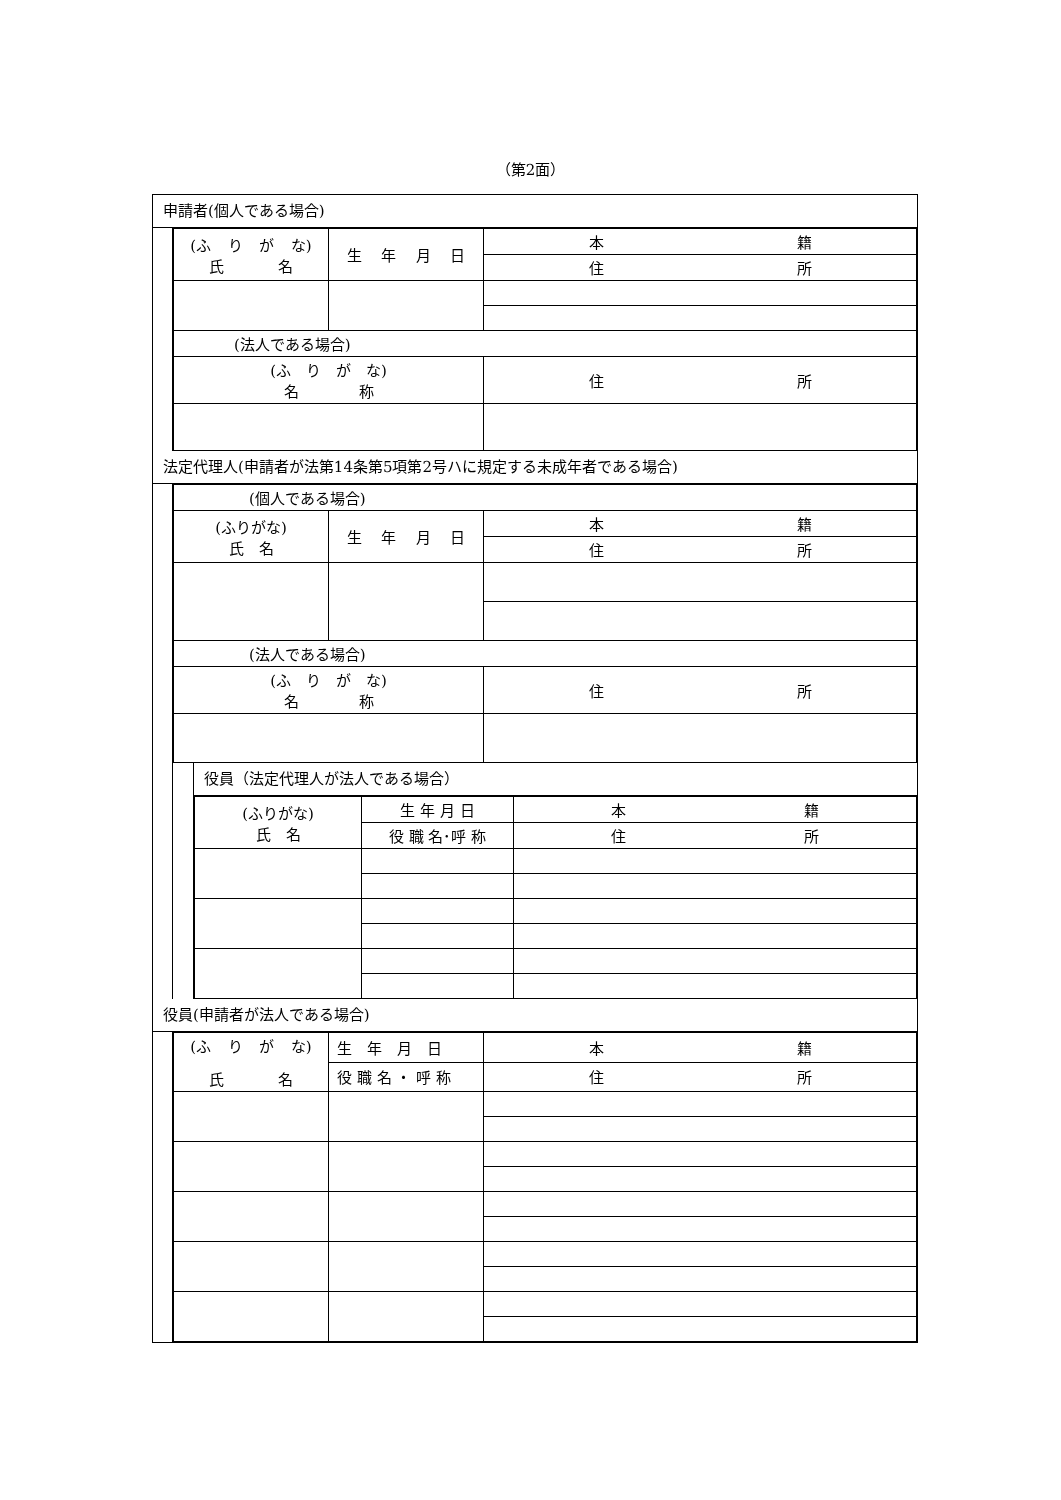（第2面）
申請者(個人である場合)
| (ふ り が な) 氏 名 | 生 年 月 日 | 本 籍 |
| | | 住 所 |
| (法人である場合) | | |
| (ふ り が な) 名 称 | | 住 所 |
法定代理人(申請者が法第14条第5項第2号ハに規定する未成年者である場合)
| (個人である場合) | | |
| (ふりがな) 氏 名 | 生 年 月 日 | 本 籍 |
| | | 住 所 |
| (法人である場合) | | |
| (ふ り が な) 名 称 | | 住 所 |
役員（法定代理人が法人である場合）
| (ふりがな) 氏 名 | 生 年 月 日 | 本 籍 |
| | 役 職 名･呼 称 | 住 所 |
役員(申請者が法人である場合)
| (ふ り が な) 氏 名 | 生 年 月 日 | 本 籍 |
| | 役 職 名 ・ 呼 称 | 住 所 |